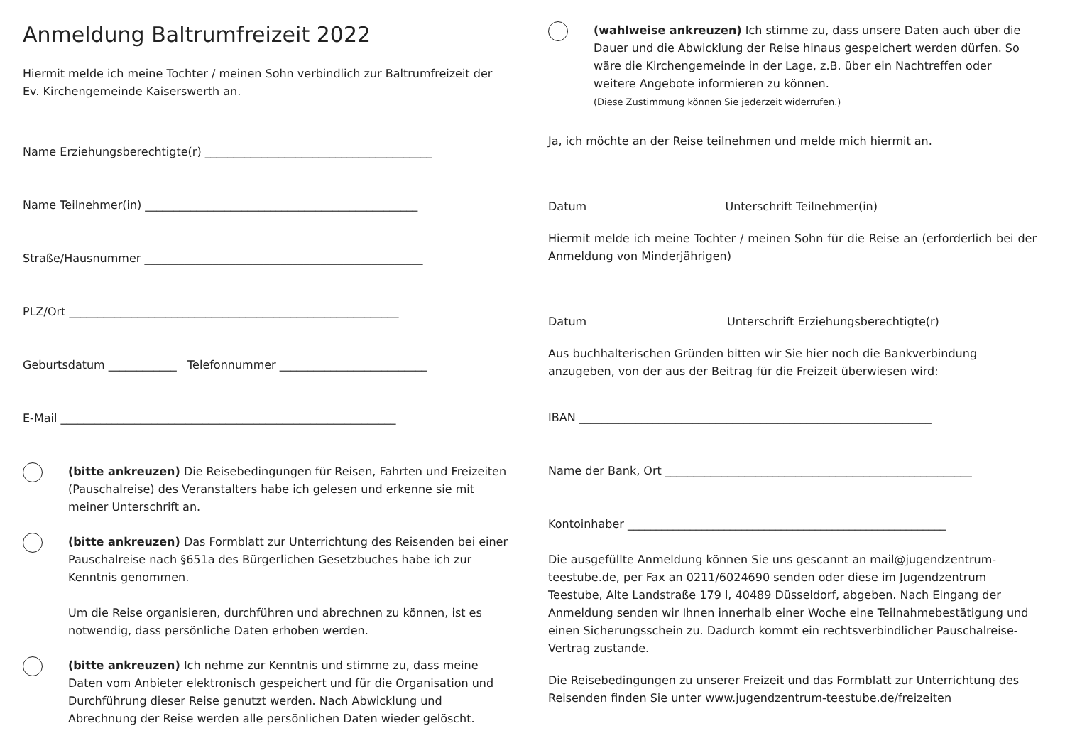Anmeldung Baltrumfreizeit 2022
Hiermit melde ich meine Tochter / meinen Sohn verbindlich zur Baltrumfreizeit der Ev. Kirchengemeinde Kaiserswerth an.
Name Erziehungsberechtigte(r) ________________________________________
Name Teilnehmer(in) ________________________________________________
Straße/Hausnummer _________________________________________________
PLZ/Ort __________________________________________________________
Geburtsdatum ____________ Telefonnummer __________________________
E-Mail ___________________________________________________________
(bitte ankreuzen) Die Reisebedingungen für Reisen, Fahrten und Freizeiten (Pauschalreise) des Veranstalters habe ich gelesen und erkenne sie mit meiner Unterschrift an.
(bitte ankreuzen) Das Formblatt zur Unterrichtung des Reisenden bei einer Pauschalreise nach §651a des Bürgerlichen Gesetzbuches habe ich zur Kenntnis genommen.
Um die Reise organisieren, durchführen und abrechnen zu können, ist es notwendig, dass persönliche Daten erhoben werden.
(bitte ankreuzen) Ich nehme zur Kenntnis und stimme zu, dass meine Daten vom Anbieter elektronisch gespeichert und für die Organisation und Durchführung dieser Reise genutzt werden. Nach Abwicklung und Abrechnung der Reise werden alle persönlichen Daten wieder gelöscht.
(wahlweise ankreuzen) Ich stimme zu, dass unsere Daten auch über die Dauer und die Abwicklung der Reise hinaus gespeichert werden dürfen. So wäre die Kirchengemeinde in der Lage, z.B. über ein Nachtreffen oder weitere Angebote informieren zu können.
(Diese Zustimmung können Sie jederzeit widerrufen.)
Ja, ich möchte an der Reise teilnehmen und melde mich hiermit an.
Datum Unterschrift Teilnehmer(in)
Hiermit melde ich meine Tochter / meinen Sohn für die Reise an (erforderlich bei der Anmeldung von Minderjährigen)
Datum Unterschrift Erziehungsberechtigte(r)
Aus buchhalterischen Gründen bitten wir Sie hier noch die Bankverbindung anzugeben, von der aus der Beitrag für die Freizeit überwiesen wird:
IBAN ______________________________________________________________
Name der Bank, Ort ______________________________________________________
Kontoinhaber ________________________________________________________
Die ausgefüllte Anmeldung können Sie uns gescannt an mail@jugendzentrum-teestube.de, per Fax an 0211/6024690 senden oder diese im Jugendzentrum Teestube, Alte Landstraße 179 l, 40489 Düsseldorf, abgeben. Nach Eingang der Anmeldung senden wir Ihnen innerhalb einer Woche eine Teilnahmebestätigung und einen Sicherungsschein zu. Dadurch kommt ein rechtsverbindlicher Pauschalreise-Vertrag zustande.
Die Reisebedingungen zu unserer Freizeit und das Formblatt zur Unterrichtung des Reisenden finden Sie unter www.jugendzentrum-teestube.de/freizeiten